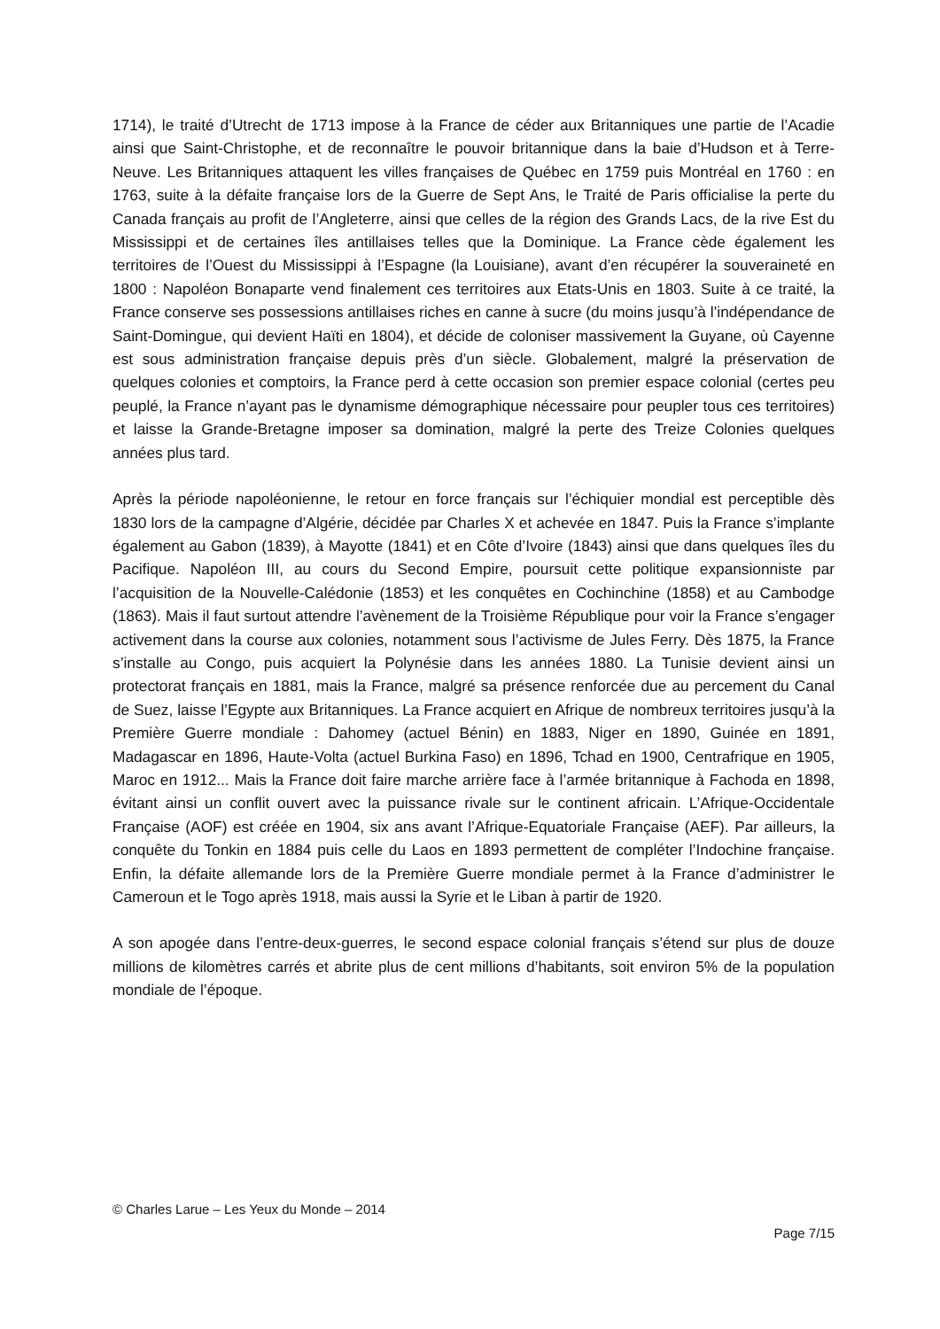1714), le traité d’Utrecht de 1713 impose à la France de céder aux Britanniques une partie de l’Acadie ainsi que Saint-Christophe, et de reconnaître le pouvoir britannique dans la baie d’Hudson et à Terre-Neuve. Les Britanniques attaquent les villes françaises de Québec en 1759 puis Montréal en 1760 : en 1763, suite à la défaite française lors de la Guerre de Sept Ans, le Traité de Paris officialise la perte du Canada français au profit de l’Angleterre, ainsi que celles de la région des Grands Lacs, de la rive Est du Mississippi et de certaines îles antillaises telles que la Dominique. La France cède également les territoires de l’Ouest du Mississippi à l’Espagne (la Louisiane), avant d’en récupérer la souveraineté en 1800 : Napoléon Bonaparte vend finalement ces territoires aux Etats-Unis en 1803. Suite à ce traité, la France conserve ses possessions antillaises riches en canne à sucre (du moins jusqu’à l’indépendance de Saint-Domingue, qui devient Haïti en 1804), et décide de coloniser massivement la Guyane, où Cayenne est sous administration française depuis près d’un siècle. Globalement, malgré la préservation de quelques colonies et comptoirs, la France perd à cette occasion son premier espace colonial (certes peu peuplé, la France n’ayant pas le dynamisme démographique nécessaire pour peupler tous ces territoires) et laisse la Grande-Bretagne imposer sa domination, malgré la perte des Treize Colonies quelques années plus tard.
Après la période napoléonienne, le retour en force français sur l’échiquier mondial est perceptible dès 1830 lors de la campagne d’Algérie, décidée par Charles X et achevée en 1847. Puis la France s’implante également au Gabon (1839), à Mayotte (1841) et en Côte d’Ivoire (1843) ainsi que dans quelques îles du Pacifique. Napoléon III, au cours du Second Empire, poursuit cette politique expansionniste par l’acquisition de la Nouvelle-Calédonie (1853) et les conquêtes en Cochinchine (1858) et au Cambodge (1863). Mais il faut surtout attendre l’avènement de la Troisième République pour voir la France s’engager activement dans la course aux colonies, notamment sous l’activisme de Jules Ferry. Dès 1875, la France s’installe au Congo, puis acquiert la Polynésie dans les années 1880. La Tunisie devient ainsi un protectorat français en 1881, mais la France, malgré sa présence renforcée due au percement du Canal de Suez, laisse l’Egypte aux Britanniques. La France acquiert en Afrique de nombreux territoires jusqu’à la Première Guerre mondiale : Dahomey (actuel Bénin) en 1883, Niger en 1890, Guinée en 1891, Madagascar en 1896, Haute-Volta (actuel Burkina Faso) en 1896, Tchad en 1900, Centrafrique en 1905, Maroc en 1912... Mais la France doit faire marche arrière face à l’armée britannique à Fachoda en 1898, évitant ainsi un conflit ouvert avec la puissance rivale sur le continent africain. L’Afrique-Occidentale Française (AOF) est créée en 1904, six ans avant l’Afrique-Equatoriale Française (AEF). Par ailleurs, la conquête du Tonkin en 1884 puis celle du Laos en 1893 permettent de compléter l’Indochine française. Enfin, la défaite allemande lors de la Première Guerre mondiale permet à la France d’administrer le Cameroun et le Togo après 1918, mais aussi la Syrie et le Liban à partir de 1920.
A son apogée dans l’entre-deux-guerres, le second espace colonial français s’étend sur plus de douze millions de kilomètres carrés et abrite plus de cent millions d’habitants, soit environ 5% de la population mondiale de l’époque.
© Charles Larue – Les Yeux du Monde – 2014
Page 7/15